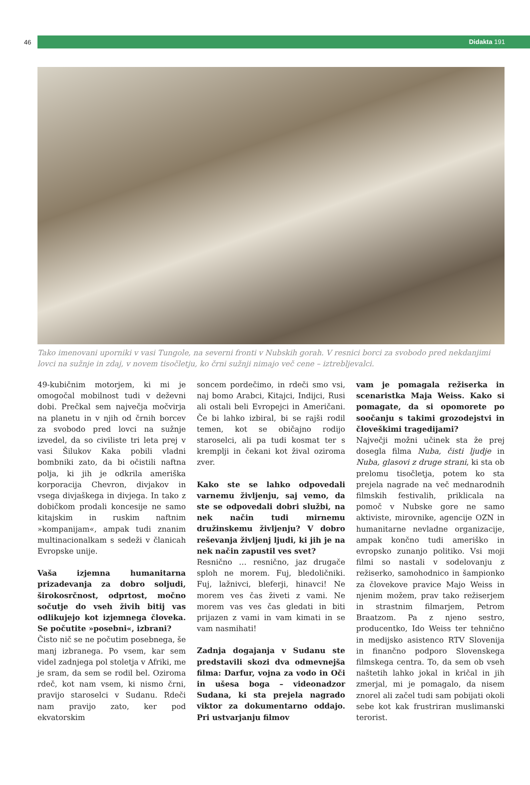46
Didakta 191
Tako imenovani uporniki v vasi Tungole, na severni fronti v Nubskih gorah. V resnici borci za svobodo pred nekdanjimi lovci na sužnje in zdaj, v novem tisočletju, ko črni sužnji nimajo več cene – iztrebljevalci.
49-kubičnim motorjem, ki mi je omogočal mobilnost tudi v deževni dobi. Prečkal sem največja močvirja na planetu in v njih od črnih borcev za svobodo pred lovci na sužnje izvedel, da so civiliste tri leta prej v vasi Šilukov Kaka pobili vladni bombniki zato, da bi očistili naftna polja, ki jih je odkrila ameriška korporacija Chevron, divjakov in vsega divjaškega in divjega. In tako z dobičkom prodali koncesije ne samo kitajskim in ruskim naftnim »kompanijam«, ampak tudi znanim multinacionalkam s sedeži v članicah Evropske unije.
Vaša izjemna humanitarna prizadevanja za dobro soljudi, širokosrčnost, odprtost, močno sočutje do vseh živih bitij vas odlikujejo kot izjemnega človeka. Se počutite »posebni«, izbrani?
Čisto nič se ne počutim posebnega, še manj izbranega. Po vsem, kar sem videl zadnjega pol stoletja v Afriki, me je sram, da sem se rodil bel. Oziroma rdeč, kot nam vsem, ki nismo črni, pravijo staroselci v Sudanu. Rdeči nam pravijo zato, ker pod ekvatorskim
soncem pordečimo, in rdeči smo vsi, naj bomo Arabci, Kitajci, Indijci, Rusi ali ostali beli Evropejci in Američani. Če bi lahko izbiral, bi se rajši rodil temen, kot se običajno rodijo staroselci, ali pa tudi kosmat ter s kremplji in čekani kot žival oziroma zver.
Kako ste se lahko odpovedali varnemu življenju, saj vemo, da ste se odpovedali dobri službi, na nek način tudi mirnemu družinskemu življenju? V dobro reševanja življenj ljudi, ki jih je na nek način zapustil ves svet?
Resnično … resnično, jaz drugače sploh ne morem. Fuj, bledoličniki. Fuj, lažnivci, bleferji, hinavci! Ne morem ves čas živeti z vami. Ne morem vas ves čas gledati in biti prijazen z vami in vam kimati in se vam nasmihati!
Zadnja dogajanja v Sudanu ste predstavili skozi dva odmevnejša filma: Darfur, vojna za vodo in Oči in ušesa boga – videonadzor Sudana, ki sta prejela nagrado viktor za dokumentarno oddajo. Pri ustvarjanju filmov
vam je pomagala režiserka in scenaristka Maja Weiss. Kako si pomagate, da si opomorete po soočanju s takimi grozodejstvi in človeškimi tragedijami?
Največji možni učinek sta že prej dosegla filma Nuba, čisti ljudje in Nuba, glasovi z druge strani, ki sta ob prelomu tisočletja, potem ko sta prejela nagrade na več mednarodnih filmskih festivalih, priklicala na pomoč v Nubske gore ne samo aktiviste, mirovnike, agencije OZN in humanitarne nevladne organizacije, ampak končno tudi ameriško in evropsko zunanjo politiko. Vsi moji filmi so nastali v sodelovanju z režiserko, samohodnico in šampionko za človekove pravice Majo Weiss in njenim možem, prav tako režiserjem in strastnim filmarjem, Petrom Braatzom. Pa z njeno sestro, producentko, Ido Weiss ter tehnično in medijsko asistenco RTV Slovenija in finančno podporo Slovenskega filmskega centra. To, da sem ob vseh naštetih lahko jokal in kričal in jih zmerjal, mi je pomagalo, da nisem znorel ali začel tudi sam pobijati okoli sebe kot kak frustriran muslimanski terorist.